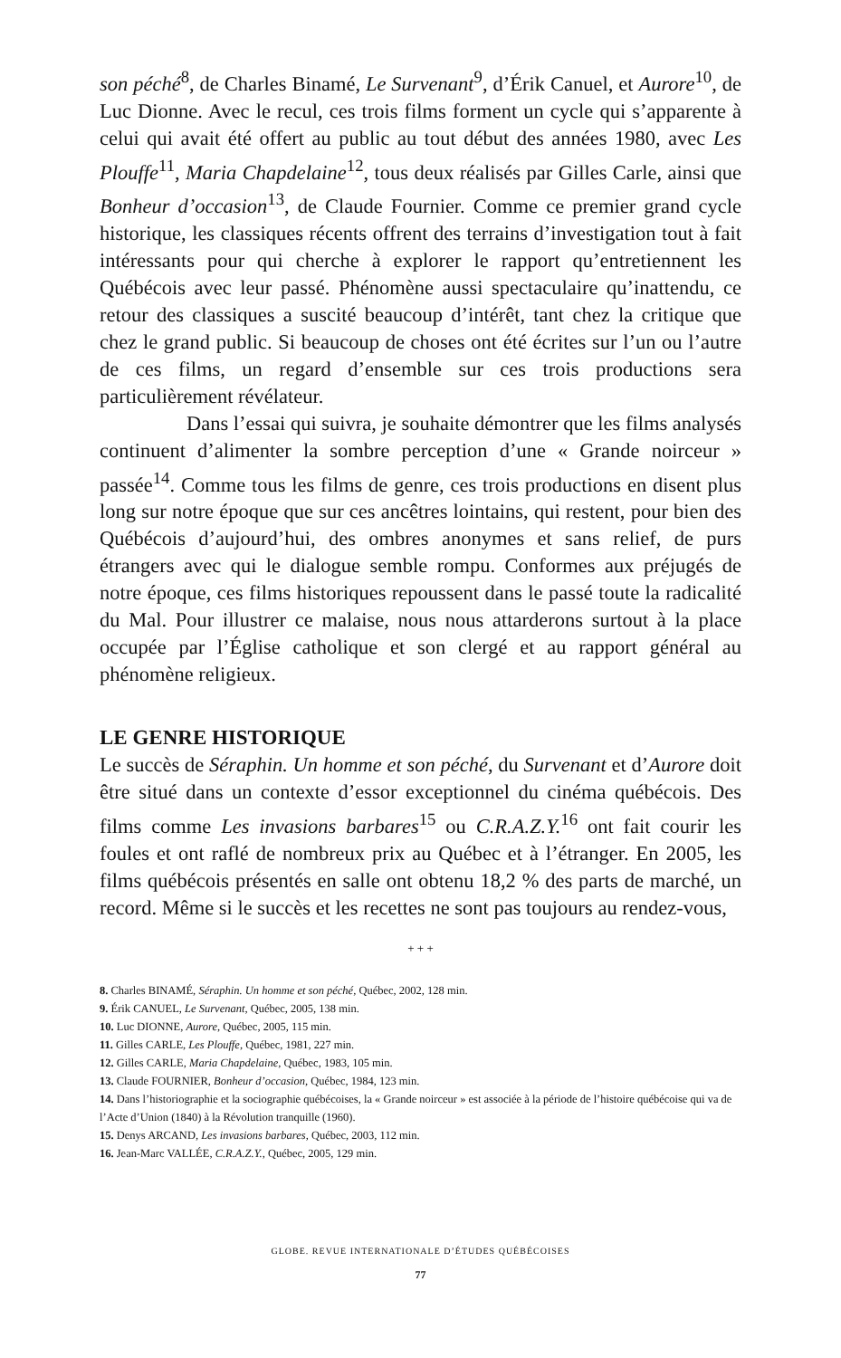son péché<sup>8</sup>, de Charles Binamé, Le Survenant<sup>9</sup>, d’Érik Canuel, et Aurore<sup>10</sup>, de Luc Dionne. Avec le recul, ces trois films forment un cycle qui s’apparente à celui qui avait été offert au public au tout début des années 1980, avec Les Plouffe<sup>11</sup>, Maria Chapdelaine<sup>12</sup>, tous deux réalisés par Gilles Carle, ainsi que Bonheur d’occasion<sup>13</sup>, de Claude Fournier. Comme ce premier grand cycle historique, les classiques récents offrent des terrains d’investigation tout à fait intéressants pour qui cherche à explorer le rapport qu’entretiennent les Québécois avec leur passé. Phénomène aussi spectaculaire qu’inattendu, ce retour des classiques a suscité beaucoup d’intérêt, tant chez la critique que chez le grand public. Si beaucoup de choses ont été écrites sur l’un ou l’autre de ces films, un regard d’ensemble sur ces trois productions sera particulièrement révélateur.
Dans l’essai qui suivra, je souhaite démontrer que les films analysés continuent d’alimenter la sombre perception d’une « Grande noirceur » passée<sup>14</sup>. Comme tous les films de genre, ces trois productions en disent plus long sur notre époque que sur ces ancêtres lointains, qui restent, pour bien des Québécois d’aujourd’hui, des ombres anonymes et sans relief, de purs étrangers avec qui le dialogue semble rompu. Conformes aux préjugés de notre époque, ces films historiques repoussent dans le passé toute la radicalité du Mal. Pour illustrer ce malaise, nous nous attarderons surtout à la place occupée par l’Église catholique et son clergé et au rapport général au phénomène religieux.
LE GENRE HISTORIQUE
Le succès de Séraphin. Un homme et son péché, du Survenant et d’Aurore doit être situé dans un contexte d’essor exceptionnel du cinéma québécois. Des films comme Les invasions barbares<sup>15</sup> ou C.R.A.Z.Y.<sup>16</sup> ont fait courir les foules et ont raflé de nombreux prix au Québec et à l’étranger. En 2005, les films québécois présentés en salle ont obtenu 18,2 % des parts de marché, un record. Même si le succès et les recettes ne sont pas toujours au rendez-vous,
+ + +
8. Charles BINAMÉ, Séraphin. Un homme et son péché, Québec, 2002, 128 min.
9. Érik CANUEL, Le Survenant, Québec, 2005, 138 min.
10. Luc DIONNE, Aurore, Québec, 2005, 115 min.
11. Gilles CARLE, Les Plouffe, Québec, 1981, 227 min.
12. Gilles CARLE, Maria Chapdelaine, Québec, 1983, 105 min.
13. Claude FOURNIER, Bonheur d’occasion, Québec, 1984, 123 min.
14. Dans l’historiographie et la sociographie québécoises, la « Grande noirceur » est associée à la période de l’histoire québécoise qui va de l’Acte d’Union (1840) à la Révolution tranquille (1960).
15. Denys ARCAND, Les invasions barbares, Québec, 2003, 112 min.
16. Jean-Marc VALLÉE, C.R.A.Z.Y., Québec, 2005, 129 min.
GLOBE. REVUE INTERNATIONALE D’ÉTUDES QUÉBÉCOISES
77